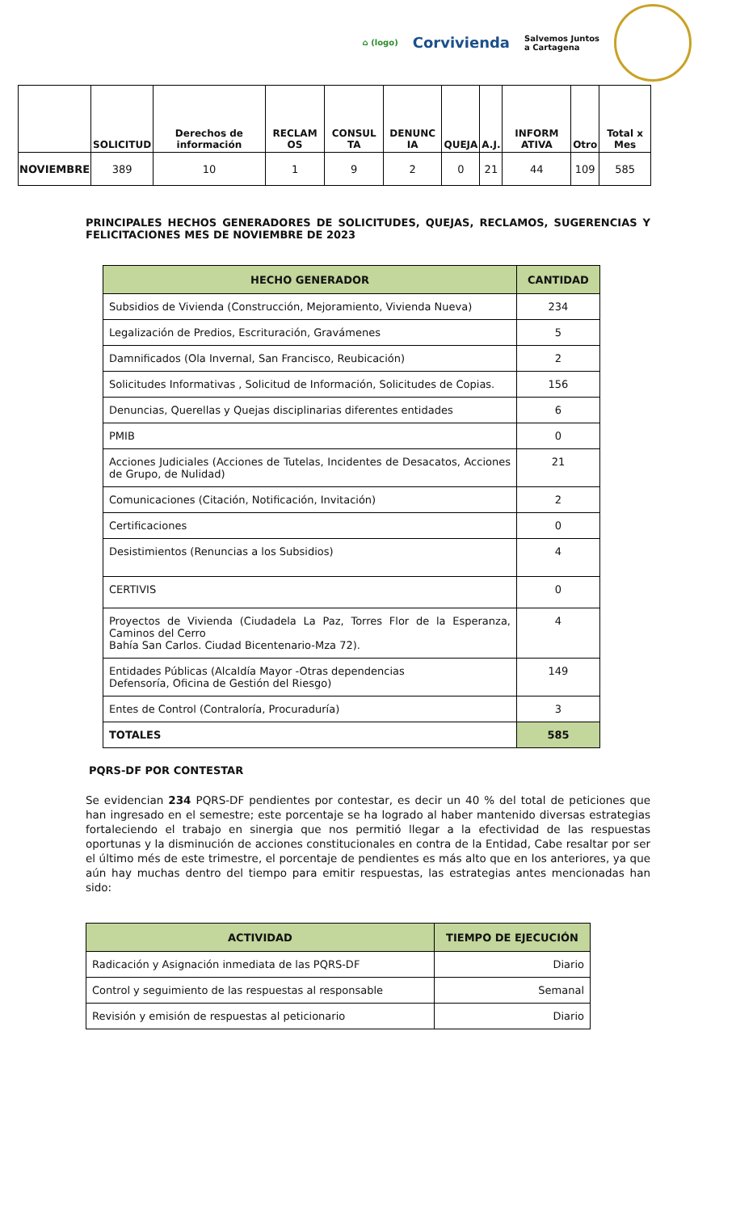⌂ (logo) Corvivienda Salvemos Juntos
a Cartagena
| | SOLICITUD | Derechos de información | RECLAM OS | CONSUL TA | DENUNC IA | QUEJA | A.J. | INFORM ATIVA | Otro | Total x Mes |
| --- | --- | --- | --- | --- | --- | --- | --- | --- | --- | --- |
| NOVIEMBRE | 389 | 10 | 1 | 9 | 2 | 0 | 21 | 44 | 109 | 585 |
PRINCIPALES HECHOS GENERADORES DE SOLICITUDES, QUEJAS, RECLAMOS, SUGERENCIAS Y FELICITACIONES MES DE NOVIEMBRE DE 2023
| HECHO GENERADOR | CANTIDAD |
| --- | --- |
| Subsidios de Vivienda (Construcción, Mejoramiento, Vivienda Nueva) | 234 |
| Legalización de Predios, Escrituración, Gravámenes | 5 |
| Damnificados (Ola Invernal, San Francisco, Reubicación) | 2 |
| Solicitudes Informativas , Solicitud de Información, Solicitudes de Copias. | 156 |
| Denuncias, Querellas y Quejas disciplinarias diferentes entidades | 6 |
| PMIB | 0 |
| Acciones Judiciales (Acciones de Tutelas, Incidentes de Desacatos, Acciones de Grupo, de Nulidad) | 21 |
| Comunicaciones (Citación, Notificación, Invitación) | 2 |
| Certificaciones | 0 |
| Desistimientos (Renuncias a los Subsidios) | 4 |
| CERTIVIS | 0 |
| Proyectos de Vivienda (Ciudadela La Paz, Torres Flor de la Esperanza, Caminos del Cerro Bahía San Carlos. Ciudad Bicentenario-Mza 72). | 4 |
| Entidades Públicas (Alcaldía Mayor -Otras dependencias Defensoría, Oficina de Gestión del Riesgo) | 149 |
| Entes de Control (Contraloría, Procuraduría) | 3 |
| TOTALES | 585 |
PQRS-DF POR CONTESTAR
Se evidencian 234 PQRS-DF pendientes por contestar, es decir un 40 % del total de peticiones que han ingresado en el semestre; este porcentaje se ha logrado al haber mantenido diversas estrategias fortaleciendo el trabajo en sinergia que nos permitió llegar a la efectividad de las respuestas oportunas y la disminución de acciones constitucionales en contra de la Entidad, Cabe resaltar por ser el último més de este trimestre, el porcentaje de pendientes es más alto que en los anteriores, ya que aún hay muchas dentro del tiempo para emitir respuestas, las estrategias antes mencionadas han sido:
| ACTIVIDAD | TIEMPO DE EJECUCIÓN |
| --- | --- |
| Radicación y Asignación inmediata de las PQRS-DF | Diario |
| Control y seguimiento de las respuestas al responsable | Semanal |
| Revisión y emisión de respuestas al peticionario | Diario |